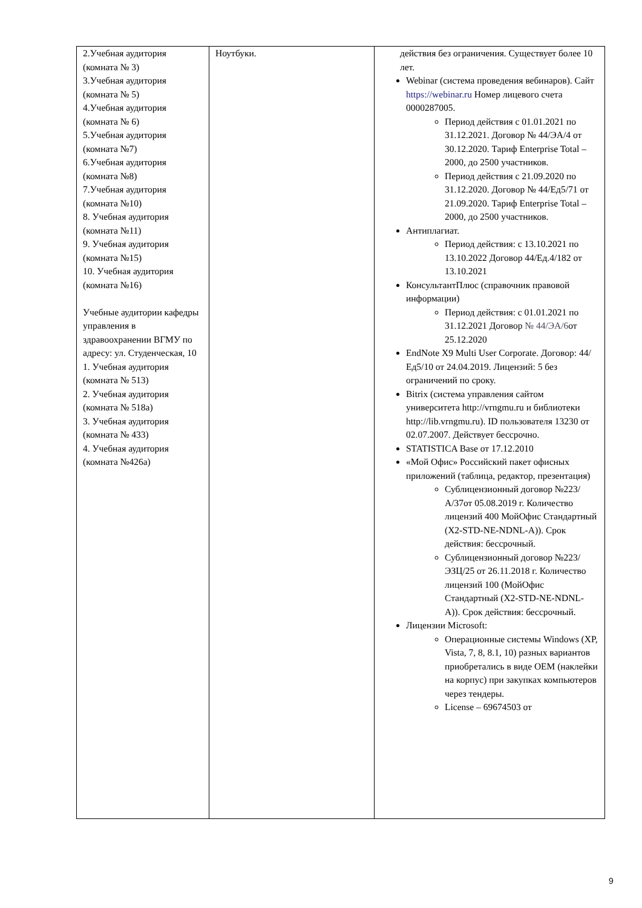| 2.Учебная аудитория (комната № 3) 3.Учебная аудитория (комната № 5) 4.Учебная аудитория (комната № 6) 5.Учебная аудитория (комната №7) 6.Учебная аудитория (комната №8) 7.Учебная аудитория (комната №10) 8. Учебная аудитория (комната №11) 9. Учебная аудитория (комната №15) 10. Учебная аудитория (комната №16) Учебные аудитории кафедры управления в здравоохранении ВГМУ по адресу: ул. Студенческая, 10 1. Учебная аудитория (комната № 513) 2. Учебная аудитория (комната № 518а) 3. Учебная аудитория (комната № 433) 4. Учебная аудитория (комната №426а) | Ноутбуки. | действия без ограничения. Существует более 10 лет. Webinar (система проведения вебинаров). Сайт https://webinar.ru Номер лицевого счета 0000287005. Период действия с 01.01.2021 по 31.12.2021. Договор № 44/ЭА/4 от 30.12.2020. Тариф Enterprise Total – 2000, до 2500 участников. Период действия с 21.09.2020 по 31.12.2020. Договор № 44/Ед5/71 от 21.09.2020. Тариф Enterprise Total – 2000, до 2500 участников. Антиплагиат. Период действия: с 13.10.2021 по 13.10.2022 Договор 44/Ед.4/182 от 13.10.2021 КонсультантПлюс (справочник правовой информации) Период действия: с 01.01.2021 по 31.12.2021 Договор № 44/ЭА/6 от 25.12.2020 EndNote X9 Multi User Corporate. Договор: 44/Ед5/10 от 24.04.2019. Лицензий: 5 без ограничений по сроку. Bitrix (система управления сайтом университета http://vrngmu.ru и библиотеки http://lib.vrngmu.ru). ID пользователя 13230 от 02.07.2007. Действует бессрочно. STATISTICA Base от 17.12.2010 «Мой Офис» Российский пакет офисных приложений (таблица, редактор, презентация) Сублицензионный договор №223/А/37от 05.08.2019 г. Количество лицензий 400 МойОфис Стандартный (X2-STD-NE-NDNL-A)). Срок действия: бессрочный. Сублицензионный договор №223/ЭЗЦ/25 от 26.11.2018 г. Количество лицензий 100 (МойОфис Стандартный (X2-STD-NE-NDNL-A)). Срок действия: бессрочный. Лицензии Microsoft: Операционные системы Windows (XP, Vista, 7, 8, 8.1, 10) разных вариантов приобретались в виде OEM (наклейки на корпус) при закупках компьютеров через тендеры. License – 69674503 от |
9